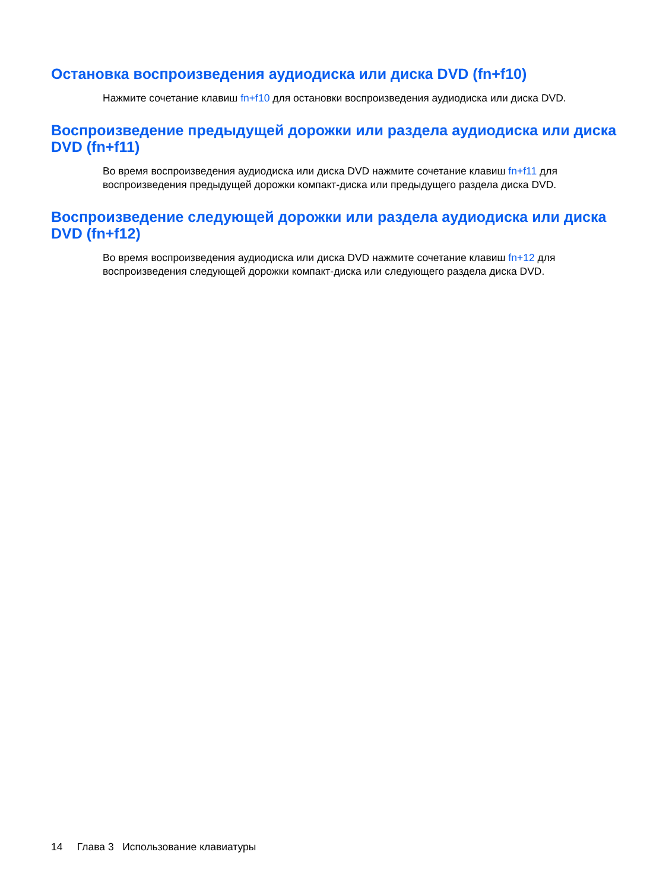Остановка воспроизведения аудиодиска или диска DVD (fn+f10)
Нажмите сочетание клавиш fn+f10 для остановки воспроизведения аудиодиска или диска DVD.
Воспроизведение предыдущей дорожки или раздела аудиодиска или диска DVD (fn+f11)
Во время воспроизведения аудиодиска или диска DVD нажмите сочетание клавиш fn+f11 для воспроизведения предыдущей дорожки компакт-диска или предыдущего раздела диска DVD.
Воспроизведение следующей дорожки или раздела аудиодиска или диска DVD (fn+f12)
Во время воспроизведения аудиодиска или диска DVD нажмите сочетание клавиш fn+12 для воспроизведения следующей дорожки компакт-диска или следующего раздела диска DVD.
14 Глава 3 Использование клавиатуры